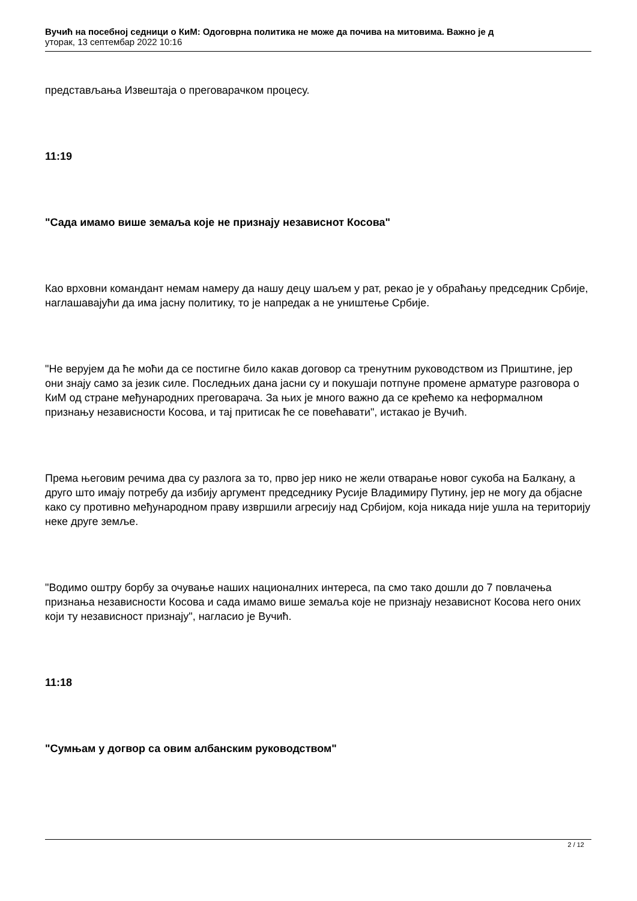Вучић на посебној седници о КиМ: Одоговрна политика не може да почива на митовима. Важно је д
уторак, 13 септембар 2022 10:16
представљања Извештаја о преговарачком процесу.
11:19
"Сада имамо више земаља које не признају независнот Косова"
Као врховни командант немам намеру да нашу децу шаљем у рат, рекао је у обраћању председник Србије, наглашавајући да има јасну политику, то је напредак а не уништење Србије.
"Не верујем да ће моћи да се постигне било какав договор са тренутним руководством из Приштине, јер они знају само за језик силе. Последњих дана јасни су и покушаји потпуне промене арматуре разговора о КиМ од стране међународних преговарача. За њих је много важно да се крећемо ка неформалном признању независности Косова, и тај притисак ће се повећавати", истакао је Вучић.
Према његовим речима два су разлога за то, прво јер нико не жели отварање новог сукоба на Балкану, а друго што имају потребу да избију аргумент председнику Русије Владимиру Путину, јер не могу да објасне како су противно међународном праву извршили агресију над Србијом, која никада није ушла на територију неке друге земље.
"Водимо оштру борбу за очување наших националних интереса, па смо тако дошли до 7 повлачења признања независности Косова и сада имамо више земаља које не признају независнот Косова него оних који ту независност признају", нагласио је Вучић.
11:18
"Сумњам у догвор са овим албанским руководством"
2 / 12